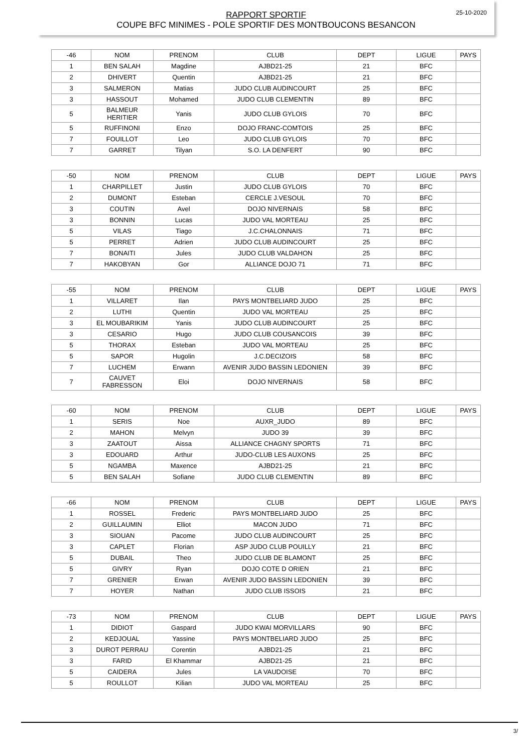25-10-2020
RAPPORT SPORTIF
COUPE BFC MINIMES - POLE SPORTIF DES MONTBOUCONS BESANCON
| -46 | NOM | PRENOM | CLUB | DEPT | LIGUE | PAYS |
| --- | --- | --- | --- | --- | --- | --- |
| 1 | BEN SALAH | Magdine | AJBD21-25 | 21 | BFC | |
| 2 | DHIVERT | Quentin | AJBD21-25 | 21 | BFC | |
| 3 | SALMERON | Matias | JUDO CLUB AUDINCOURT | 25 | BFC | |
| 3 | HASSOUT | Mohamed | JUDO CLUB CLEMENTIN | 89 | BFC | |
| 5 | BALMEUR HERITIER | Yanis | JUDO CLUB GYLOIS | 70 | BFC | |
| 5 | RUFFINONI | Enzo | DOJO FRANC-COMTOIS | 25 | BFC | |
| 7 | FOUILLOT | Leo | JUDO CLUB GYLOIS | 70 | BFC | |
| 7 | GARRET | Tilyan | S.O. LA DENFERT | 90 | BFC | |
| -50 | NOM | PRENOM | CLUB | DEPT | LIGUE | PAYS |
| --- | --- | --- | --- | --- | --- | --- |
| 1 | CHARPILLET | Justin | JUDO CLUB GYLOIS | 70 | BFC | |
| 2 | DUMONT | Esteban | CERCLE J.VESOUL | 70 | BFC | |
| 3 | COUTIN | Avel | DOJO NIVERNAIS | 58 | BFC | |
| 3 | BONNIN | Lucas | JUDO VAL MORTEAU | 25 | BFC | |
| 5 | VILAS | Tiago | J.C.CHALONNAIS | 71 | BFC | |
| 5 | PERRET | Adrien | JUDO CLUB AUDINCOURT | 25 | BFC | |
| 7 | BONAITI | Jules | JUDO CLUB VALDAHON | 25 | BFC | |
| 7 | HAKOBYAN | Gor | ALLIANCE DOJO 71 | 71 | BFC | |
| -55 | NOM | PRENOM | CLUB | DEPT | LIGUE | PAYS |
| --- | --- | --- | --- | --- | --- | --- |
| 1 | VILLARET | Ilan | PAYS MONTBELIARD JUDO | 25 | BFC | |
| 2 | LUTHI | Quentin | JUDO VAL MORTEAU | 25 | BFC | |
| 3 | EL MOUBARIKIM | Yanis | JUDO CLUB AUDINCOURT | 25 | BFC | |
| 3 | CESARIO | Hugo | JUDO CLUB COUSANCOIS | 39 | BFC | |
| 5 | THORAX | Esteban | JUDO VAL MORTEAU | 25 | BFC | |
| 5 | SAPOR | Hugolin | J.C.DECIZOIS | 58 | BFC | |
| 7 | LUCHEM | Erwann | AVENIR JUDO BASSIN LEDONIEN | 39 | BFC | |
| 7 | CAUVET FABRESSON | Eloi | DOJO NIVERNAIS | 58 | BFC | |
| -60 | NOM | PRENOM | CLUB | DEPT | LIGUE | PAYS |
| --- | --- | --- | --- | --- | --- | --- |
| 1 | SERIS | Noe | AUXR_JUDO | 89 | BFC | |
| 2 | MAHON | Melvyn | JUDO 39 | 39 | BFC | |
| 3 | ZAATOUT | Aissa | ALLIANCE CHAGNY SPORTS | 71 | BFC | |
| 3 | EDOUARD | Arthur | JUDO-CLUB LES AUXONS | 25 | BFC | |
| 5 | NGAMBA | Maxence | AJBD21-25 | 21 | BFC | |
| 5 | BEN SALAH | Sofiane | JUDO CLUB CLEMENTIN | 89 | BFC | |
| -66 | NOM | PRENOM | CLUB | DEPT | LIGUE | PAYS |
| --- | --- | --- | --- | --- | --- | --- |
| 1 | ROSSEL | Frederic | PAYS MONTBELIARD JUDO | 25 | BFC | |
| 2 | GUILLAUMIN | Elliot | MACON JUDO | 71 | BFC | |
| 3 | SIOUAN | Pacome | JUDO CLUB AUDINCOURT | 25 | BFC | |
| 3 | CAPLET | Florian | ASP JUDO CLUB POUILLY | 21 | BFC | |
| 5 | DUBAIL | Theo | JUDO CLUB DE BLAMONT | 25 | BFC | |
| 5 | GIVRY | Ryan | DOJO COTE D ORIEN | 21 | BFC | |
| 7 | GRENIER | Erwan | AVENIR JUDO BASSIN LEDONIEN | 39 | BFC | |
| 7 | HOYER | Nathan | JUDO CLUB ISSOIS | 21 | BFC | |
| -73 | NOM | PRENOM | CLUB | DEPT | LIGUE | PAYS |
| --- | --- | --- | --- | --- | --- | --- |
| 1 | DIDIOT | Gaspard | JUDO KWAI MORVILLARS | 90 | BFC | |
| 2 | KEDJOUAL | Yassine | PAYS MONTBELIARD JUDO | 25 | BFC | |
| 3 | DUROT PERRAU | Corentin | AJBD21-25 | 21 | BFC | |
| 3 | FARID | El Khammar | AJBD21-25 | 21 | BFC | |
| 5 | CAIDERA | Jules | LA VAUDOISE | 70 | BFC | |
| 5 | ROULLOT | Kilian | JUDO VAL MORTEAU | 25 | BFC | |
3/